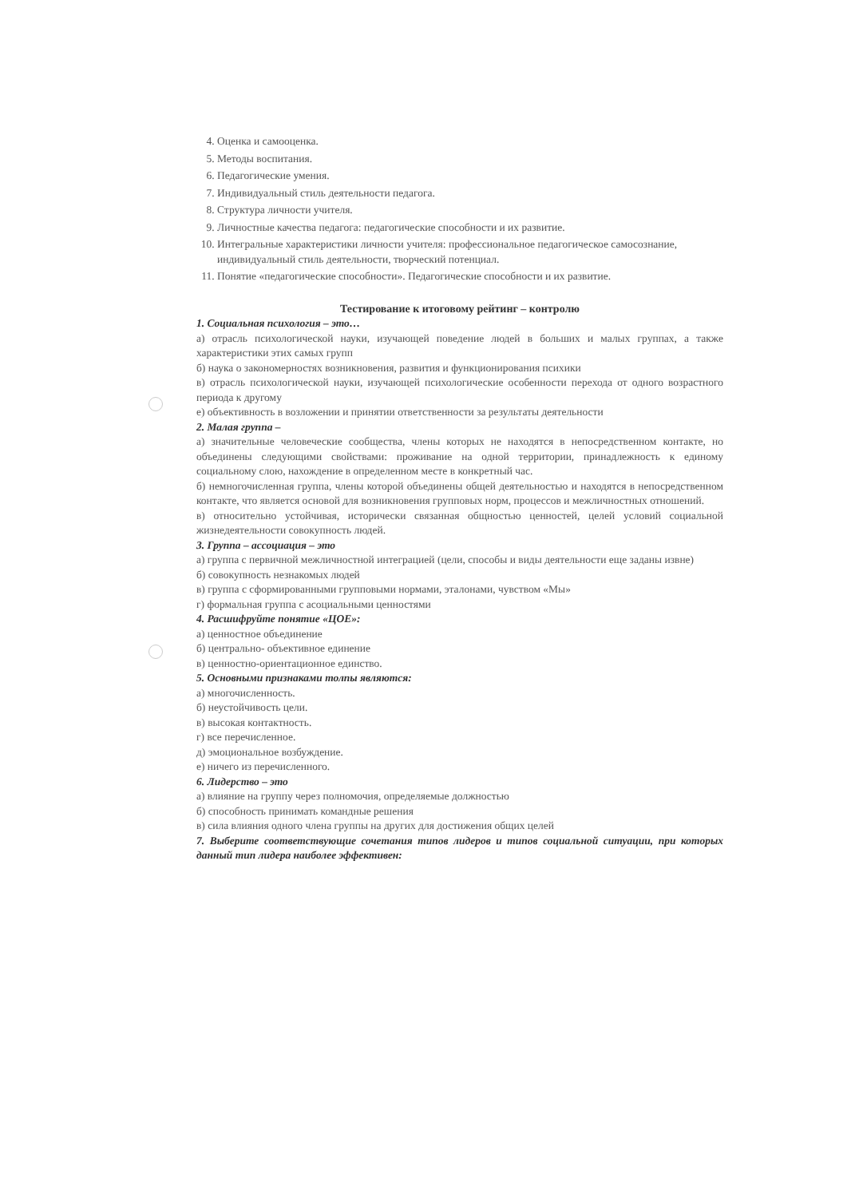4. Оценка и самооценка.
5. Методы воспитания.
6. Педагогические умения.
7. Индивидуальный стиль деятельности педагога.
8. Структура личности учителя.
9. Личностные качества педагога: педагогические способности и их развитие.
10. Интегральные характеристики личности учителя: профессиональное педагогическое самосознание, индивидуальный стиль деятельности, творческий потенциал.
11. Понятие «педагогические способности». Педагогические способности и их развитие.
Тестирование к итоговому рейтинг – контролю
1. Социальная психология – это…
а) отрасль психологической науки, изучающей поведение людей в больших и малых группах, а также характеристики этих самых групп
б) наука о закономерностях возникновения, развития и функционирования психики
в) отрасль психологической науки, изучающей психологические особенности перехода от одного возрастного периода к другому
е) объективность в возложении и принятии ответственности за результаты деятельности
2. Малая группа –
а) значительные человеческие сообщества, члены которых не находятся в непосредственном контакте, но объединены следующими свойствами: проживание на одной территории, принадлежность к единому социальному слою, нахождение в определенном месте в конкретный час.
б) немногочисленная группа, члены которой объединены общей деятельностью и находятся в непосредственном контакте, что является основой для возникновения групповых норм, процессов и межличностных отношений.
в) относительно устойчивая, исторически связанная общностью ценностей, целей условий социальной жизнедеятельности совокупность людей.
3. Группа – ассоциация – это
а) группа с первичной межличностной интеграцией (цели, способы и виды деятельности еще заданы извне)
б) совокупность незнакомых людей
в) группа с сформированными групповыми нормами, эталонами, чувством «Мы»
г) формальная группа с асоциальными ценностями
4. Расшифруйте понятие «ЦОЕ»:
а) ценностное объединение
б) центрально- объективное единение
в) ценностно-ориентационное единство.
5. Основными признаками толпы являются:
а) многочисленность.
б) неустойчивость цели.
в) высокая контактность.
г) все перечисленное.
д) эмоциональное возбуждение.
е) ничего из перечисленного.
6. Лидерство – это
а) влияние на группу через полномочия, определяемые должностью
б) способность принимать командные решения
в) сила влияния одного члена группы на других для достижения общих целей
7. Выберите соответствующие сочетания типов лидеров и типов социальной ситуации, при которых данный тип лидера наиболее эффективен: